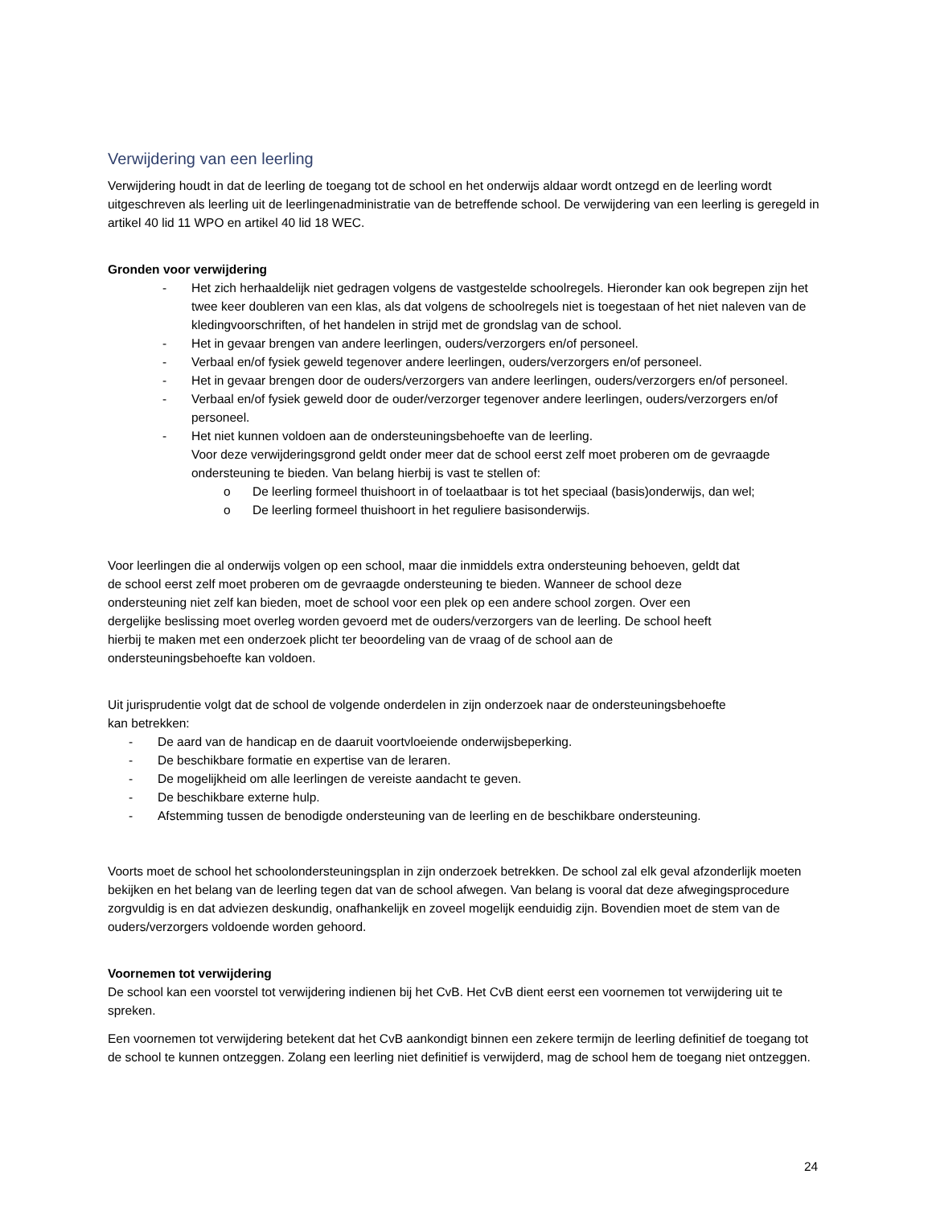Verwijdering van een leerling
Verwijdering houdt in dat de leerling de toegang tot de school en het onderwijs aldaar wordt ontzegd en de leerling wordt uitgeschreven als leerling uit de leerlingenadministratie van de betreffende school. De verwijdering van een leerling is geregeld in artikel 40 lid 11 WPO en artikel 40 lid 18 WEC.
Gronden voor verwijdering
- Het zich herhaaldelijk niet gedragen volgens de vastgestelde schoolregels. Hieronder kan ook begrepen zijn het twee keer doubleren van een klas, als dat volgens de schoolregels niet is toegestaan of het niet naleven van de kledingvoorschriften, of het handelen in strijd met de grondslag van de school.
- Het in gevaar brengen van andere leerlingen, ouders/verzorgers en/of personeel.
- Verbaal en/of fysiek geweld tegenover andere leerlingen, ouders/verzorgers en/of personeel.
- Het in gevaar brengen door de ouders/verzorgers van andere leerlingen, ouders/verzorgers en/of personeel.
- Verbaal en/of fysiek geweld door de ouder/verzorger tegenover andere leerlingen, ouders/verzorgers en/of personeel.
- Het niet kunnen voldoen aan de ondersteuningsbehoefte van de leerling.
Voor deze verwijderingsgrond geldt onder meer dat de school eerst zelf moet proberen om de gevraagde ondersteuning te bieden. Van belang hierbij is vast te stellen of:
o De leerling formeel thuishoort in of toelaatbaar is tot het speciaal (basis)onderwijs, dan wel;
o De leerling formeel thuishoort in het reguliere basisonderwijs.
Voor leerlingen die al onderwijs volgen op een school, maar die inmiddels extra ondersteuning behoeven, geldt dat de school eerst zelf moet proberen om de gevraagde ondersteuning te bieden. Wanneer de school deze ondersteuning niet zelf kan bieden, moet de school voor een plek op een andere school zorgen. Over een dergelijke beslissing moet overleg worden gevoerd met de ouders/verzorgers van de leerling. De school heeft hierbij te maken met een onderzoek plicht ter beoordeling van de vraag of de school aan de ondersteuningsbehoefte kan voldoen.
Uit jurisprudentie volgt dat de school de volgende onderdelen in zijn onderzoek naar de ondersteuningsbehoefte kan betrekken:
- De aard van de handicap en de daaruit voortvloeiende onderwijsbeperking.
- De beschikbare formatie en expertise van de leraren.
- De mogelijkheid om alle leerlingen de vereiste aandacht te geven.
- De beschikbare externe hulp.
- Afstemming tussen de benodigde ondersteuning van de leerling en de beschikbare ondersteuning.
Voorts moet de school het schoolondersteuningsplan in zijn onderzoek betrekken. De school zal elk geval afzonderlijk moeten bekijken en het belang van de leerling tegen dat van de school afwegen. Van belang is vooral dat deze afwegingsprocedure zorgvuldig is en dat adviezen deskundig, onafhankelijk en zoveel mogelijk eenduidig zijn. Bovendien moet de stem van de ouders/verzorgers voldoende worden gehoord.
Voornemen tot verwijdering
De school kan een voorstel tot verwijdering indienen bij het CvB. Het CvB dient eerst een voornemen tot verwijdering uit te spreken.
Een voornemen tot verwijdering betekent dat het CvB aankondigt binnen een zekere termijn de leerling definitief de toegang tot de school te kunnen ontzeggen. Zolang een leerling niet definitief is verwijderd, mag de school hem de toegang niet ontzeggen.
24